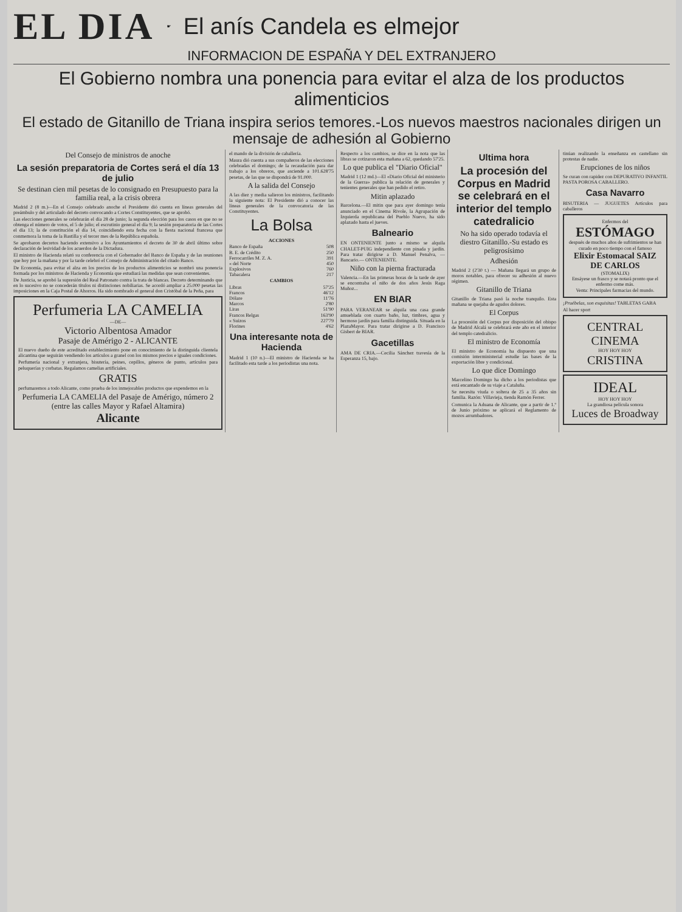EL DIA ☛ El anís Candela es elmejor
INFORMACION DE ESPAÑA Y DEL EXTRANJERO
El Gobierno nombra una ponencia para evitar el alza de los productos alimenticios
El estado de Gitanillo de Triana inspira serios temores.-Los nuevos maestros nacionales dirigen un mensaje de adhesión al Gobierno
Del Consejo de ministros de anoche
La sesión preparatoria de Cortes será el día 13 de julio
Se destinan cien mil pesetas de lo consignado en Presupuesto para la familia real, a la crisis obrera
Madrid 2 (8 m.)—En el Consejo celebrado anoche el Presidente dió cuenta en líneas generales del preámbulo y del articulado del decreto convocando a Cortes Constituyentes, que se aprobó.
Las elecciones generales se celebrarán el día 28 de junio; la segunda elección para los casos en que no se obtenga el número de votos, el 5 de julio; el escrutinio general el día 9; la sesión preparatoria de las Cortes el día 13; la de constitución el día 14, coincidiendo esta fecha con la fiesta nacional francesa que conmemora la toma de la Bastilla y el tercer mes de la República española.
Se aprobaron decretos haciendo extensivo a los Ayuntamientos el decreto de 30 de abril último sobre declaración de lesividad de los acuerdos de la Dictadura.
El ministro de Hacienda relató su conferencia con el Gobernador del Banco de España y de las reuniones que hoy por la mañana y por la tarde celebró el Consejo de Administración del citado Banco.
De Economía, para evitar el alza en los precios de los productos alimenticios se nombró una ponencia formada por los ministros de Hacienda y Economía que estudiará las medidas que sean convenientes.
De Justicia, se aprobó la supresión del Real Patronato contra la trata de blancas. Decreto determinando que en lo sucesivo no se concederán títulos ni distinciones nobiliarias. Se acordó ampliar a 25.000 pesetas las imposiciones en la Caja Postal de Ahorros. Ha sido nombrado el general don Cristóbal de la Peña, para
Perfumeria LA CAMELIA
—DE—
Victorio Albentosa Amador
Pasaje de Amérigo 2 - ALICANTE
El nuevo dueño de este acreditado establecimiento pone en conocimiento de la distinguida clientela alicantina que seguirán vendiendo los artículos a granel con los mismos precios e iguales condiciones.
Perfumería nacional y extranjera, bisutería, peines, cepillos, géneros de punto, artículos para peluquerías y corbatas. Regalamos camelias artificiales.
GRATIS
perfumaremos a todo Alicante, como prueba de los inmejorables productos que expendemos en la
Perfumeria LA CAMELIA del Pasaje de Amérigo, número 2 (entre las calles Mayor y Rafael Altamira)
Alicante
el mando de la división de caballería.
Maura dió cuenta a sus compañeros de las elecciones celebradas el domingo; de la recaudación para dar trabajo a los obreros, que asciende a 101.628'75 pesetas, de las que se dispondrá de 91.000.
A la salida del Consejo
A las diez y media salieron los ministros, facilitando la siguiente nota: El Presidente dió a conocer las líneas generales de la convocatoria de las Constituyentes.
La Bolsa
| ACCIONES | |
| --- | --- |
| Banco de España | 508 |
| B. E. de Crédito | 250 |
| Ferrocarriles M. Z. A. | 391 |
| « del Norte | 450 |
| Explosivos | 760 |
| Tabacalera | 217 |
| CAMBIOS | |
| Libras | 57'25 |
| Francos | 46'12 |
| Dólare | 11'76 |
| Marcos | 2'80 |
| Liras | 51'90 |
| Francos Belgas | 163'90 |
| « Suizos | 227'79 |
| Florines | 4'62 |
Una interesante nota de Hacienda
Madrid 1 (10 n.)—El ministro de Hacienda se ha facilitado esta tarde a los periodistas una nota.
Respecto a los cambios, se dice en la nota que las libras se cotizaron esta mañana a 62, quedando 57'25.
Lo que publica el "Diario Oficial"
Madrid 1 (12 md.)—El «Diario Oficial del ministerio de la Guerra» publica la relación de generales y tenientes generales que han pedido el retiro.
Mitin aplazado
Barcelona.—El mitin que para ayer domingo tenía anunciado en el Cinema Rivole, la Agrupación de Izquierda republicana del Pueblo Nuevo, ha sido aplazado hasta el jueves.
Balneario
EN ONTENIENTE junto a mismo se alquila CHALET-PUIG independiente con pinada y jardín. Para tratar dirigirse a D. Manuel Penalva, — Bancario.— ONTENIENTE.
Niño con la pierna fracturada
Valencia.—En las primeras horas de la tarde de ayer se encontraba el niño de dos años Jesús Raga Muñoz...
EN BIAR
PARA VERANEAR se alquila una casa grande amueblada con cuarto baño, luz, timbres, agua y hermoso jardín para familia distinguida. Situada en la PlazaMayor. Para tratar dirigirse a D. Francisco Gisbert de BIAR.
Gacetillas
AMA DE CRIA.—Cecilia Sánchez travesía de la Esperanza 15, bajo.
Ultima hora
La procesión del Corpus en Madrid se celebrará en el interior del templo catedralicio
No ha sido operado todavía el diestro Gitanillo.-Su estado es peligrosísimo
Adhesión
Madrid 2 (2'30 t.) — Mañana llegará un grupo de moros notables, para ofrecer su adhesión al nuevo régimen.
Gitanillo de Triana
Gitanillo de Triana pasó la noche tranquilo. Esta mañana se quejaba de agudos dolores.
El Corpus
La procesión del Corpus por disposición del obispo de Madrid Alcalá se celebrará este año en el interior del templo catedralicio.
El ministro de Economía
El ministro de Economía ha dispuesto que una comisión interministerial estudie las bases de la exportación libre y condicional.
Lo que dice Domingo
Marcelino Domingo ha dicho a los periodistas que está encantado de su viaje a Cataluña.
Se necesita viuda o soltera de 25 a 35 años sin familia. Razón: Villavieja, tienda Ramón Ferrer.
Comunica la Aduana de Alicante, que a partir de 1.º de Junio próximo se aplicará el Reglamento de mozos arrumbadores.
tinúan realizando la enseñanza en castellano sin protestas de nadie.
Erupciones de los niños
Se curan con rapidez con DEPURATIVO INFANTIL PASTA POROSA CABALLERO.
Casa Navarro
BISUTERIA — JUGUETES Artículos para caballeros
Enfermos del
ESTÓMAGO
después de muchos años de sufrimientos se han curado en poco tiempo con el famoso
Elixir Estomacal SAIZ DE CARLOS
(STOMALIX)
Ensáyese un frasco y se notará pronto que el enfermo come más.
Venta: Principales farmacias del mundo.
¡Pruébelas, son exquisitas! TABLETAS GABA
Al hacer sport
CENTRAL CINEMA
HOY HOY HOY
CRISTINA
IDEAL
HOY HOY HOY
La grandiosa película sonora
Luces de Broadway